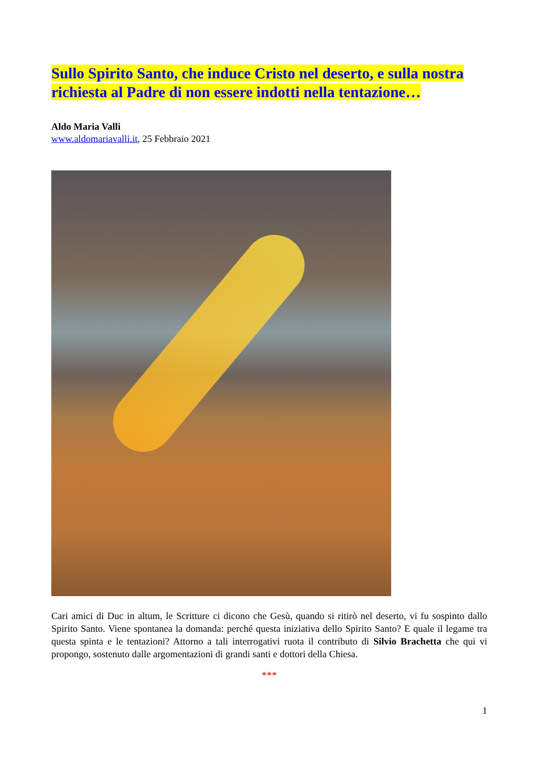Sullo Spirito Santo, che induce Cristo nel deserto, e sulla nostra richiesta al Padre di non essere indotti nella tentazione…
Aldo Maria Valli
www.aldomariavalli.it, 25 Febbraio 2021
Cari amici di Duc in altum, le Scritture ci dicono che Gesù, quando si ritirò nel deserto, vi fu sospinto dallo Spirito Santo. Viene spontanea la domanda: perché questa iniziativa dello Spirito Santo? E quale il legame tra questa spinta e le tentazioni? Attorno a tali interrogativi ruota il contributo di Silvio Brachetta che qui vi propongo, sostenuto dalle argomentazioni di grandi santi e dottori della Chiesa.
***
1